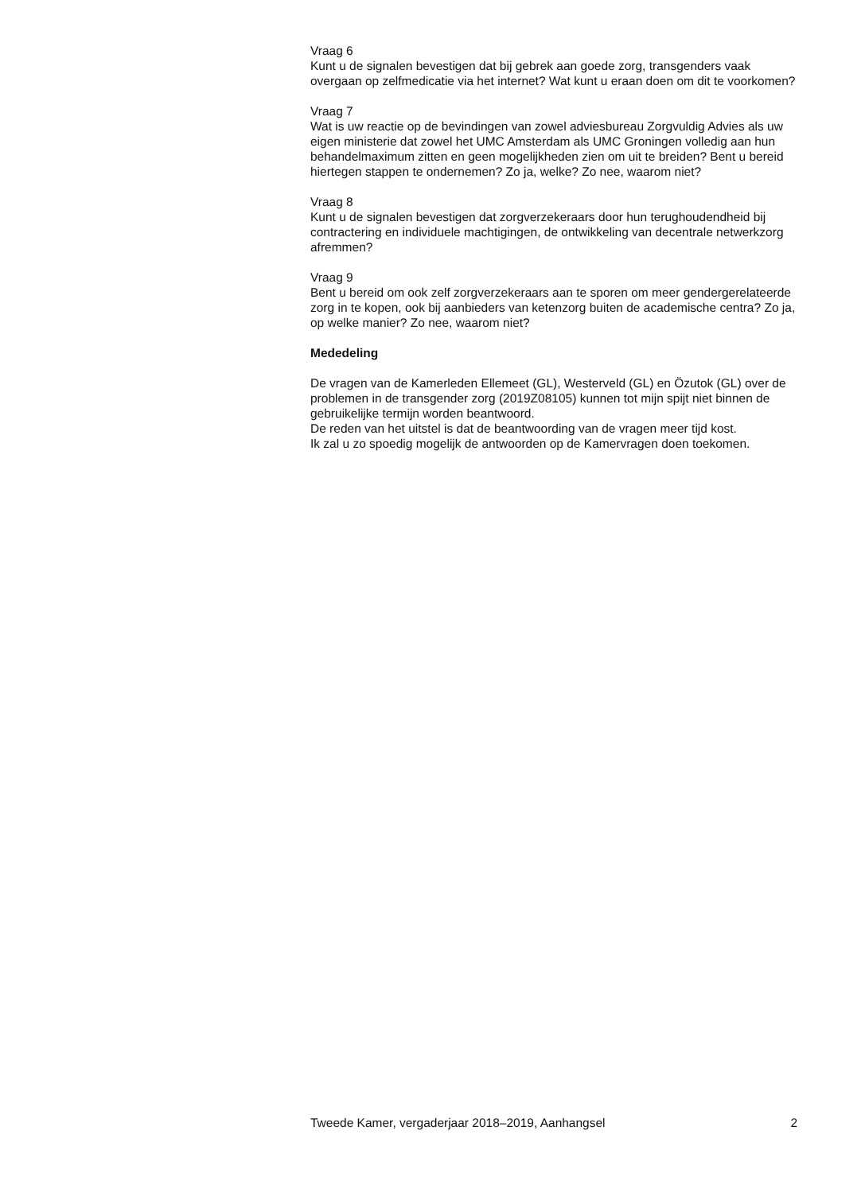Vraag 6
Kunt u de signalen bevestigen dat bij gebrek aan goede zorg, transgenders vaak overgaan op zelfmedicatie via het internet? Wat kunt u eraan doen om dit te voorkomen?
Vraag 7
Wat is uw reactie op de bevindingen van zowel adviesbureau Zorgvuldig Advies als uw eigen ministerie dat zowel het UMC Amsterdam als UMC Groningen volledig aan hun behandelmaximum zitten en geen mogelijkheden zien om uit te breiden? Bent u bereid hiertegen stappen te ondernemen? Zo ja, welke? Zo nee, waarom niet?
Vraag 8
Kunt u de signalen bevestigen dat zorgverzekeraars door hun terughoudendheid bij contractering en individuele machtigingen, de ontwikkeling van decentrale netwerkzorg afremmen?
Vraag 9
Bent u bereid om ook zelf zorgverzekeraars aan te sporen om meer gendergerelateerde zorg in te kopen, ook bij aanbieders van ketenzorg buiten de academische centra? Zo ja, op welke manier? Zo nee, waarom niet?
Mededeling
De vragen van de Kamerleden Ellemeet (GL), Westerveld (GL) en Özutok (GL) over de problemen in de transgender zorg (2019Z08105) kunnen tot mijn spijt niet binnen de gebruikelijke termijn worden beantwoord.
De reden van het uitstel is dat de beantwoording van de vragen meer tijd kost.
Ik zal u zo spoedig mogelijk de antwoorden op de Kamervragen doen toekomen.
Tweede Kamer, vergaderjaar 2018–2019, Aanhangsel 2